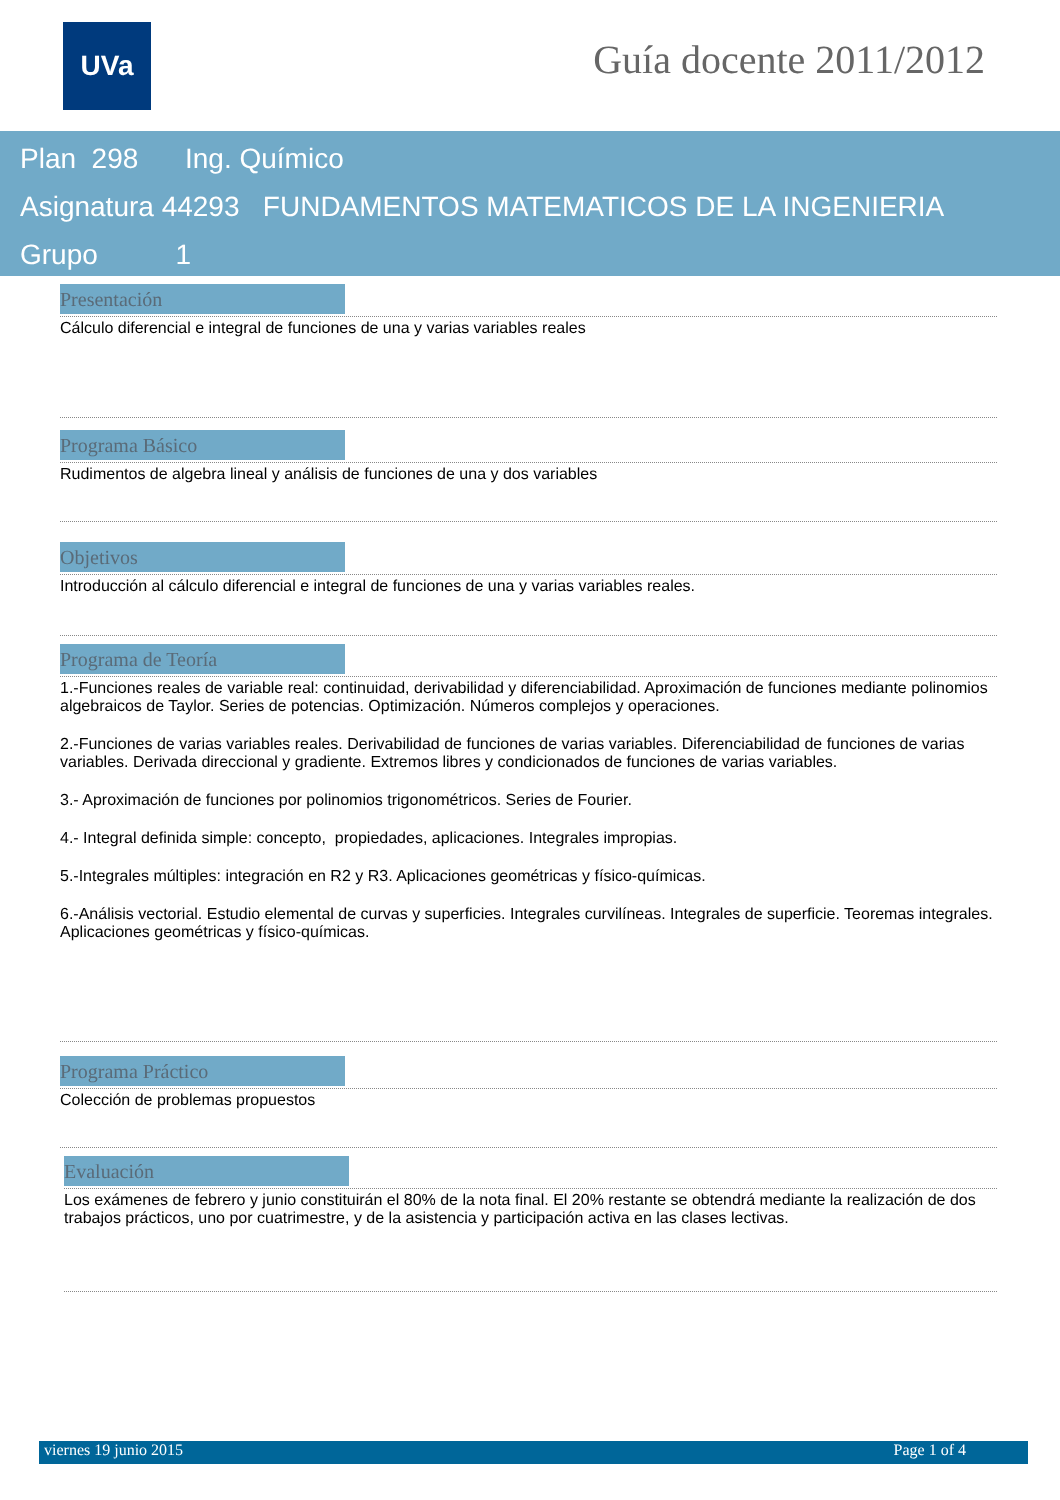UVa Guía docente 2011/2012
Plan 298 Ing. Químico
Asignatura 44293 FUNDAMENTOS MATEMATICOS DE LA INGENIERIA
Grupo 1
Presentación
Cálculo diferencial e integral de funciones de una y varias variables reales
Programa Básico
Rudimentos de algebra lineal y análisis de funciones de una y dos variables
Objetivos
Introducción al cálculo diferencial e integral de funciones de una y varias variables reales.
Programa de Teoría
1.-Funciones reales de variable real: continuidad, derivabilidad y diferenciabilidad. Aproximación de funciones mediante polinomios algebraicos de Taylor. Series de potencias. Optimización. Números complejos y operaciones.
2.-Funciones de varias variables reales. Derivabilidad de funciones de varias variables. Diferenciabilidad de funciones de varias variables. Derivada direccional y gradiente. Extremos libres y condicionados de funciones de varias variables.
3.- Aproximación de funciones por polinomios trigonométricos. Series de Fourier.
4.- Integral definida simple: concepto, propiedades, aplicaciones. Integrales impropias.
5.-Integrales múltiples: integración en R2 y R3. Aplicaciones geométricas y físico-químicas.
6.-Análisis vectorial. Estudio elemental de curvas y superficies. Integrales curvilíneas. Integrales de superficie. Teoremas integrales. Aplicaciones geométricas y físico-químicas.
Programa Práctico
Colección de problemas propuestos
Evaluación
Los exámenes de febrero y junio constituirán el 80% de la nota final. El 20% restante se obtendrá mediante la realización de dos trabajos prácticos, uno por cuatrimestre, y de la asistencia y participación activa en las clases lectivas.
viernes 19 junio 2015 Page 1 of 4